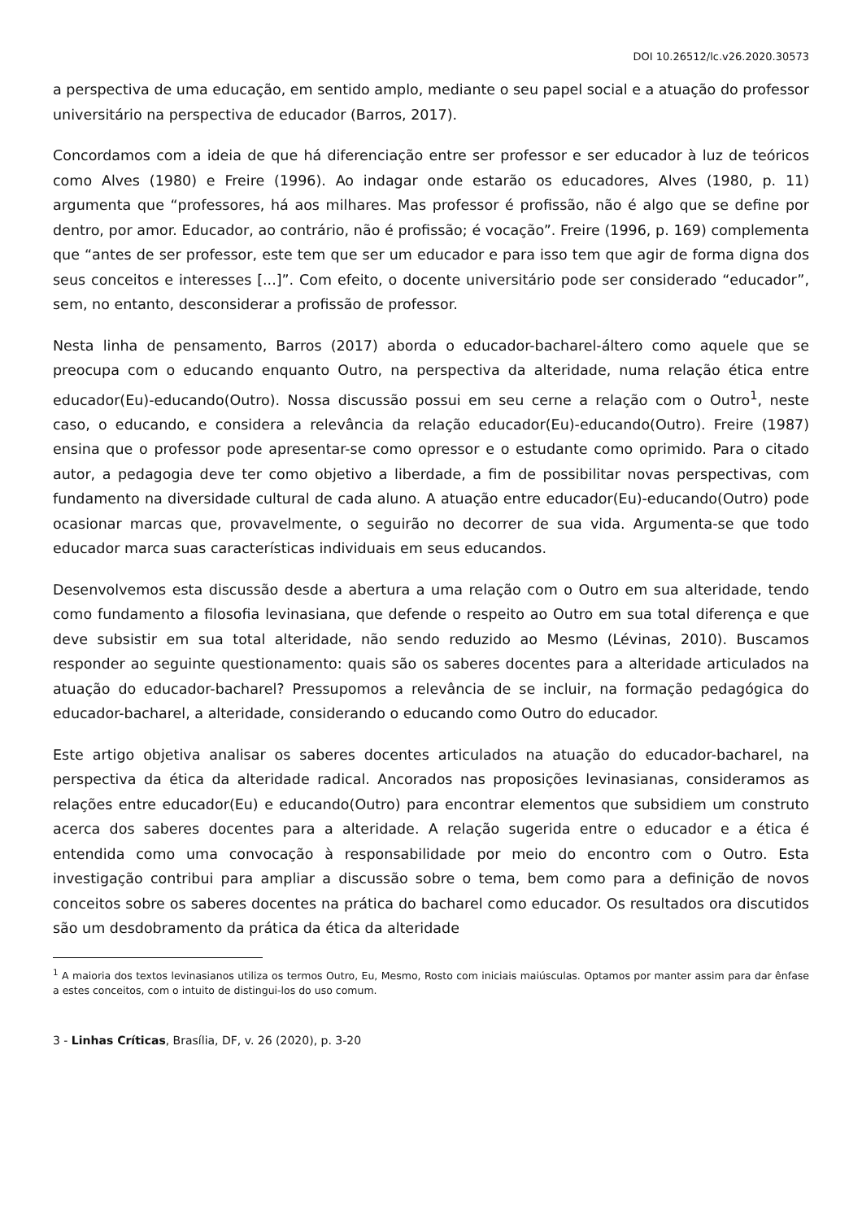DOI 10.26512/lc.v26.2020.30573
a perspectiva de uma educação, em sentido amplo, mediante o seu papel social e a atuação do professor universitário na perspectiva de educador (Barros, 2017).
Concordamos com a ideia de que há diferenciação entre ser professor e ser educador à luz de teóricos como Alves (1980) e Freire (1996). Ao indagar onde estarão os educadores, Alves (1980, p. 11) argumenta que “professores, há aos milhares. Mas professor é profissão, não é algo que se define por dentro, por amor. Educador, ao contrário, não é profissão; é vocação”. Freire (1996, p. 169) complementa que “antes de ser professor, este tem que ser um educador e para isso tem que agir de forma digna dos seus conceitos e interesses [...]”. Com efeito, o docente universitário pode ser considerado “educador”, sem, no entanto, desconsiderar a profissão de professor.
Nesta linha de pensamento, Barros (2017) aborda o educador-bacharel-áltero como aquele que se preocupa com o educando enquanto Outro, na perspectiva da alteridade, numa relação ética entre educador(Eu)-educando(Outro). Nossa discussão possui em seu cerne a relação com o Outro<sup>1</sup>, neste caso, o educando, e considera a relevância da relação educador(Eu)-educando(Outro). Freire (1987) ensina que o professor pode apresentar-se como opressor e o estudante como oprimido. Para o citado autor, a pedagogia deve ter como objetivo a liberdade, a fim de possibilitar novas perspectivas, com fundamento na diversidade cultural de cada aluno. A atuação entre educador(Eu)-educando(Outro) pode ocasionar marcas que, provavelmente, o seguirão no decorrer de sua vida. Argumenta-se que todo educador marca suas características individuais em seus educandos.
Desenvolvemos esta discussão desde a abertura a uma relação com o Outro em sua alteridade, tendo como fundamento a filosofia levinasiana, que defende o respeito ao Outro em sua total diferença e que deve subsistir em sua total alteridade, não sendo reduzido ao Mesmo (Lévinas, 2010). Buscamos responder ao seguinte questionamento: quais são os saberes docentes para a alteridade articulados na atuação do educador-bacharel? Pressupomos a relevância de se incluir, na formação pedagógica do educador-bacharel, a alteridade, considerando o educando como Outro do educador.
Este artigo objetiva analisar os saberes docentes articulados na atuação do educador-bacharel, na perspectiva da ética da alteridade radical. Ancorados nas proposições levinasianas, consideramos as relações entre educador(Eu) e educando(Outro) para encontrar elementos que subsidiem um construto acerca dos saberes docentes para a alteridade. A relação sugerida entre o educador e a ética é entendida como uma convocação à responsabilidade por meio do encontro com o Outro. Esta investigação contribui para ampliar a discussão sobre o tema, bem como para a definição de novos conceitos sobre os saberes docentes na prática do bacharel como educador. Os resultados ora discutidos são um desdobramento da prática da ética da alteridade
<sup>1</sup> A maioria dos textos levinasianos utiliza os termos Outro, Eu, Mesmo, Rosto com iniciais maiúsculas. Optamos por manter assim para dar ênfase a estes conceitos, com o intuito de distingui-los do uso comum.
3 - Linhas Críticas, Brasília, DF, v. 26 (2020), p. 3-20